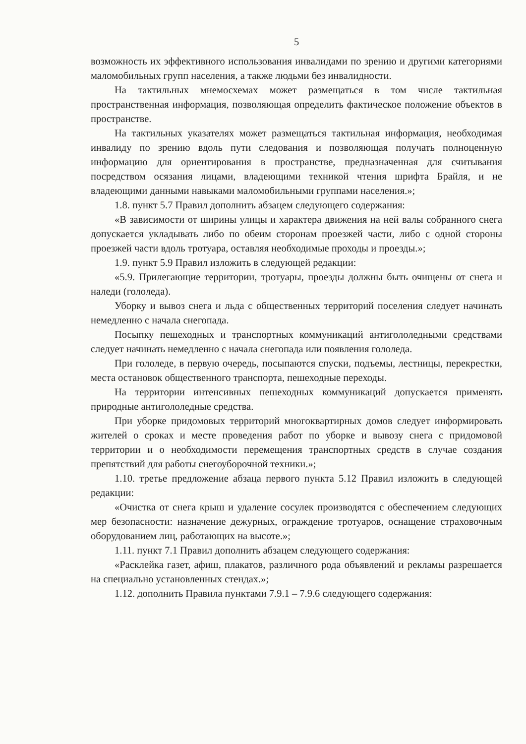5
возможность их эффективного использования инвалидами по зрению и другими категориями маломобильных групп населения, а также людьми без инвалидности.
На тактильных мнемосхемах может размещаться в том числе тактильная пространственная информация, позволяющая определить фактическое положение объектов в пространстве.
На тактильных указателях может размещаться тактильная информация, необходимая инвалиду по зрению вдоль пути следования и позволяющая получать полноценную информацию для ориентирования в пространстве, предназначенная для считывания посредством осязания лицами, владеющими техникой чтения шрифта Брайля, и не владеющими данными навыками маломобильными группами населения.»;
1.8. пункт 5.7 Правил дополнить абзацем следующего содержания:
«В зависимости от ширины улицы и характера движения на ней валы собранного снега допускается укладывать либо по обеим сторонам проезжей части, либо с одной стороны проезжей части вдоль тротуара, оставляя необходимые проходы и проезды.»;
1.9. пункт 5.9 Правил изложить в следующей редакции:
«5.9. Прилегающие территории, тротуары, проезды должны быть очищены от снега и наледи (гололеда).
Уборку и вывоз снега и льда с общественных территорий поселения следует начинать немедленно с начала снегопада.
Посыпку пешеходных и транспортных коммуникаций антигололедными средствами следует начинать немедленно с начала снегопада или появления гололеда.
При гололеде, в первую очередь, посыпаются спуски, подъемы, лестницы, перекрестки, места остановок общественного транспорта, пешеходные переходы.
На территории интенсивных пешеходных коммуникаций допускается применять природные антигололедные средства.
При уборке придомовых территорий многоквартирных домов следует информировать жителей о сроках и месте проведения работ по уборке и вывозу снега с придомовой территории и о необходимости перемещения транспортных средств в случае создания препятствий для работы снегоуборочной техники.»;
1.10. третье предложение абзаца первого пункта 5.12 Правил изложить в следующей редакции:
«Очистка от снега крыш и удаление сосулек производятся с обеспечением следующих мер безопасности: назначение дежурных, ограждение тротуаров, оснащение страховочным оборудованием лиц, работающих на высоте.»;
1.11. пункт 7.1 Правил дополнить абзацем следующего содержания:
«Расклейка газет, афиш, плакатов, различного рода объявлений и рекламы разрешается на специально установленных стендах.»;
1.12. дополнить Правила пунктами 7.9.1 – 7.9.6 следующего содержания: